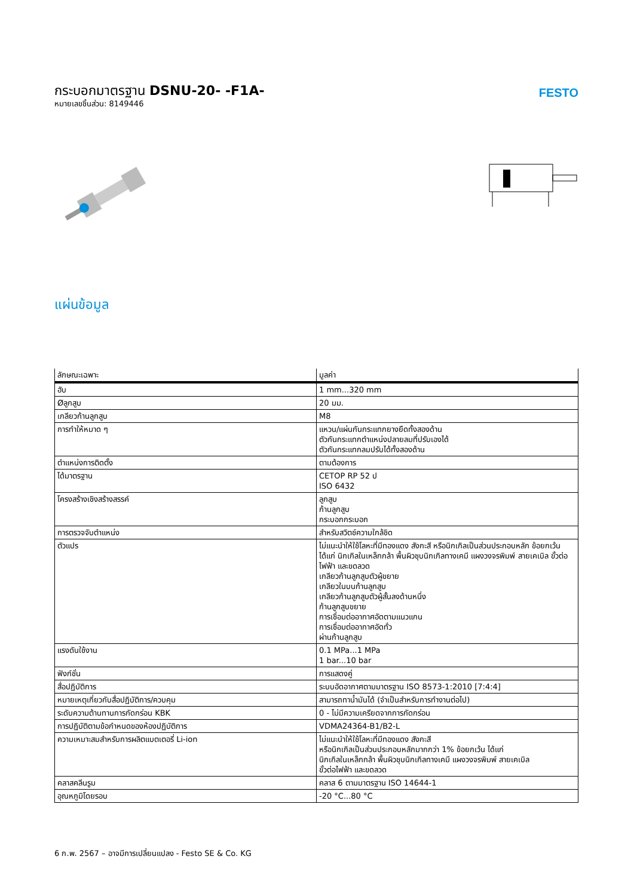กระบอกมาตรฐาน DSNU-20- -F1A-
หมายเลขชิ้นส่วน: 8149446
FESTO
แผ่นข้อมูล
| ลักษณะเฉพาะ | มูลค่า |
| --- | --- |
| ฮับ | 1 mm...320 mm |
| Øลูกสูบ | 20 มม. |
| เกลียวก้านลูกสูบ | M8 |
| การทำให้หมาด ๆ | แหวน/แผ่นกันกระแทกยางยืดทั้งสองด้าน ตัวกันกระแทกตำแหน่งปลายลมที่ปรับเองได้ ตัวกันกระแทกลมปรับได้ทั้งสองด้าน |
| ตำแหน่งการติดตั้ง | ตามต้องการ |
| ได้มาตรฐาน | CETOP RP 52 ป ISO 6432 |
| โครงสร้างเชิงสร้างสรรค์ | ลูกสูบ ก้านลูกสูบ กระบอกกระบอก |
| การตรวจจับตำแหน่ง | สำหรับสวิตช์ความใกล้ชิด |
| ตัวแปร | ไม่แนะนำให้ใช้โลหะที่มีทองแดง สังกะสี หรือนิกเกิลเป็นส่วนประกอบหลัก ข้อยกเว้น ได้แก่ นิกเกิลในเหล็กกล้า พื้นผิวชุบนิกเกิลทางเคมี แผงวงจรพิมพ์ สายเคเบิล ขั้วต่อไฟฟ้า และขดลวด เกลียวก้านลูกสูบตัวผู้ขยาย เกลียวในบนก้านลูกสูบ เกลียวก้านลูกสูบตัวผู้สั้นลงด้านหนึ่ง ก้านลูกสูบขยาย การเชื่อมต่ออากาศอัดตามแนวแกน การเชื่อมต่ออากาศอัดทั่ว ผ่านก้านลูกสูบ |
| แรงดันใช้งาน | 0.1 MPa...1 MPa 1 bar...10 bar |
| ฟังก์ชั่น | การแสดงคู่ |
| สื่อปฏิบัติการ | ระบบอัดอากาศตามมาตรฐาน ISO 8573-1:2010 [7:4:4] |
| หมายเหตุเกี่ยวกับสื่อปฏิบัติการ/ควบคุม | สามารถทาน้ำมันได้ (จำเป็นสำหรับการทำงานต่อไป) |
| ระดับความต้านทานการกัดกร่อน KBK | 0 - ไม่มีความเครียดจากการกัดกร่อน |
| การปฏิบัติตามข้อกำหนดของห้องปฏิบัติการ | VDMA24364-B1/B2-L |
| ความเหมาะสมสำหรับการผลิตแบตเตอรี่ Li-ion | ไม่แนะนำให้ใช้โลหะที่มีทองแดง สังกะสี หรือนิกเกิลเป็นส่วนประกอบหลักมากกว่า 1% ข้อยกเว้น ได้แก่ นิกเกิลในเหล็กกล้า พื้นผิวชุบนิกเกิลทางเคมี แผงวงจรพิมพ์ สายเคเบิล ขั้วต่อไฟฟ้า และขดลวด |
| คลาสคลีนรูม | คลาส 6 ตามมาตรฐาน ISO 14644-1 |
| อุณหภูมิโดยรอบ | -20 °C...80 °C |
6 ก.พ. 2567 – อาจมีการเปลี่ยนแปลง - Festo SE & Co. KG